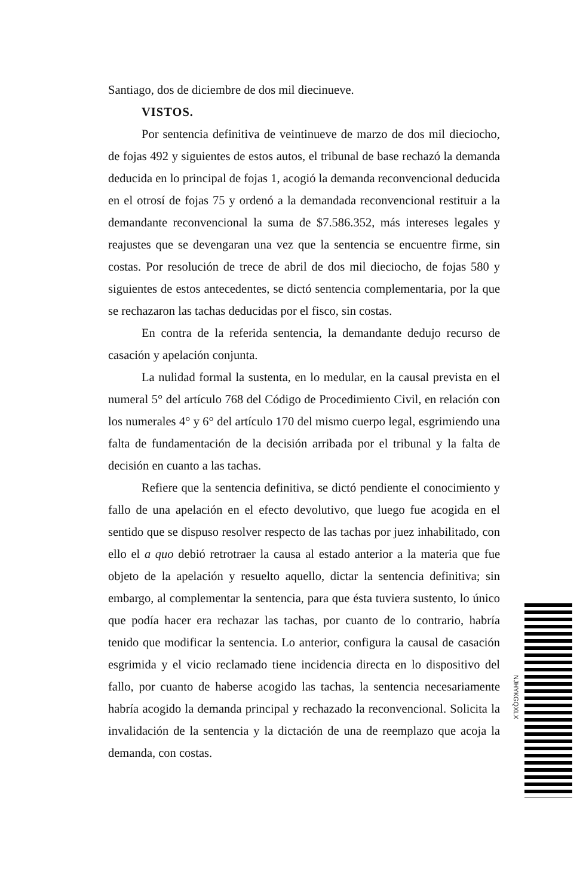Santiago, dos de diciembre de dos mil diecinueve.
VISTOS.
Por sentencia definitiva de veintinueve de marzo de dos mil dieciocho, de fojas 492 y siguientes de estos autos, el tribunal de base rechazó la demanda deducida en lo principal de fojas 1, acogió la demanda reconvencional deducida en el otrosí de fojas 75 y ordenó a la demandada reconvencional restituir a la demandante reconvencional la suma de $7.586.352, más intereses legales y reajustes que se devengaran una vez que la sentencia se encuentre firme, sin costas. Por resolución de trece de abril de dos mil dieciocho, de fojas 580 y siguientes de estos antecedentes, se dictó sentencia complementaria, por la que se rechazaron las tachas deducidas por el fisco, sin costas.
En contra de la referida sentencia, la demandante dedujo recurso de casación y apelación conjunta.
La nulidad formal la sustenta, en lo medular, en la causal prevista en el numeral 5° del artículo 768 del Código de Procedimiento Civil, en relación con los numerales 4° y 6° del artículo 170 del mismo cuerpo legal, esgrimiendo una falta de fundamentación de la decisión arribada por el tribunal y la falta de decisión en cuanto a las tachas.
Refiere que la sentencia definitiva, se dictó pendiente el conocimiento y fallo de una apelación en el efecto devolutivo, que luego fue acogida en el sentido que se dispuso resolver respecto de las tachas por juez inhabilitado, con ello el a quo debió retrotraer la causa al estado anterior a la materia que fue objeto de la apelación y resuelto aquello, dictar la sentencia definitiva; sin embargo, al complementar la sentencia, para que ésta tuviera sustento, lo único que podía hacer era rechazar las tachas, por cuanto de lo contrario, habría tenido que modificar la sentencia. Lo anterior, configura la causal de casación esgrimida y el vicio reclamado tiene incidencia directa en lo dispositivo del fallo, por cuanto de haberse acogido las tachas, la sentencia necesariamente habría acogido la demanda principal y rechazado la reconvencional. Solicita la invalidación de la sentencia y la dictación de una de reemplazo que acoja la demanda, con costas.
NJHYKGQXLX